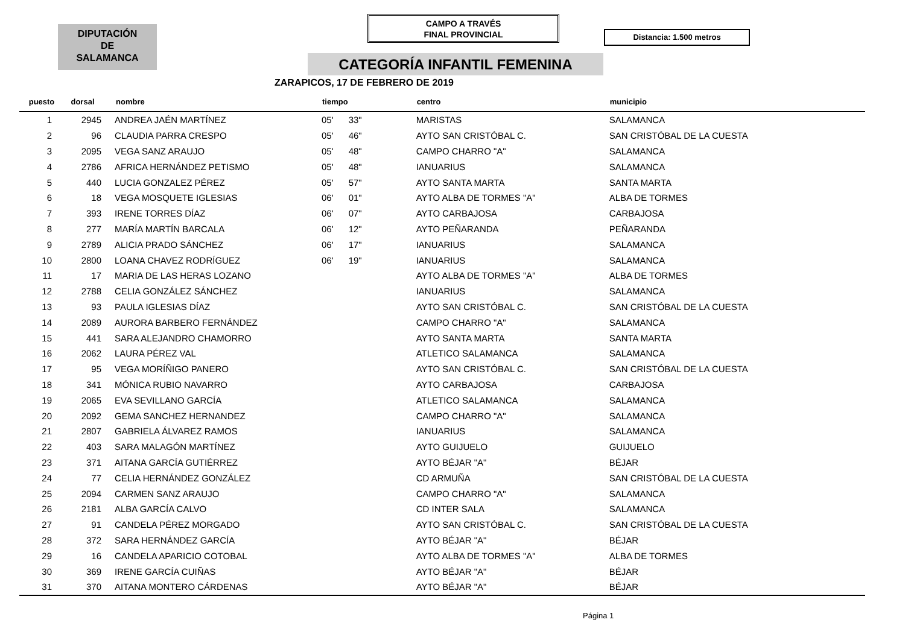DIPUTACIÓN
DE
SALAMANCA
CAMPO A TRAVÉS
FINAL PROVINCIAL
Distancia: 1.500 metros
CATEGORÍA INFANTIL FEMENINA
ZARAPICOS, 17 DE FEBRERO DE 2019
| puesto | dorsal | nombre | tiempo | | centro | municipio |
| --- | --- | --- | --- | --- | --- | --- |
| 1 | 2945 | ANDREA JAÉN MARTÍNEZ | 05' | 33" | MARISTAS | SALAMANCA |
| 2 | 96 | CLAUDIA PARRA CRESPO | 05' | 46" | AYTO SAN CRISTÓBAL C. | SAN CRISTÓBAL DE LA CUESTA |
| 3 | 2095 | VEGA SANZ ARAUJO | 05' | 48" | CAMPO CHARRO "A" | SALAMANCA |
| 4 | 2786 | AFRICA HERNÁNDEZ PETISMO | 05' | 48" | IANUARIUS | SALAMANCA |
| 5 | 440 | LUCIA GONZALEZ PÉREZ | 05' | 57" | AYTO SANTA MARTA | SANTA MARTA |
| 6 | 18 | VEGA MOSQUETE IGLESIAS | 06' | 01" | AYTO ALBA DE TORMES "A" | ALBA DE TORMES |
| 7 | 393 | IRENE TORRES DÍAZ | 06' | 07" | AYTO CARBAJOSA | CARBAJOSA |
| 8 | 277 | MARÍA MARTÍN BARCALA | 06' | 12" | AYTO PEÑARANDA | PEÑARANDA |
| 9 | 2789 | ALICIA PRADO SÁNCHEZ | 06' | 17" | IANUARIUS | SALAMANCA |
| 10 | 2800 | LOANA CHAVEZ RODRÍGUEZ | 06' | 19" | IANUARIUS | SALAMANCA |
| 11 | 17 | MARIA DE LAS HERAS LOZANO | | | AYTO ALBA DE TORMES "A" | ALBA DE TORMES |
| 12 | 2788 | CELIA GONZÁLEZ SÁNCHEZ | | | IANUARIUS | SALAMANCA |
| 13 | 93 | PAULA IGLESIAS DÍAZ | | | AYTO SAN CRISTÓBAL C. | SAN CRISTÓBAL DE LA CUESTA |
| 14 | 2089 | AURORA BARBERO FERNÁNDEZ | | | CAMPO CHARRO "A" | SALAMANCA |
| 15 | 441 | SARA ALEJANDRO CHAMORRO | | | AYTO SANTA MARTA | SANTA MARTA |
| 16 | 2062 | LAURA PÉREZ VAL | | | ATLETICO SALAMANCA | SALAMANCA |
| 17 | 95 | VEGA MORÍÑIGO PANERO | | | AYTO SAN CRISTÓBAL C. | SAN CRISTÓBAL DE LA CUESTA |
| 18 | 341 | MÓNICA RUBIO NAVARRO | | | AYTO CARBAJOSA | CARBAJOSA |
| 19 | 2065 | EVA SEVILLANO GARCÍA | | | ATLETICO SALAMANCA | SALAMANCA |
| 20 | 2092 | GEMA SANCHEZ HERNANDEZ | | | CAMPO CHARRO "A" | SALAMANCA |
| 21 | 2807 | GABRIELA ÁLVAREZ RAMOS | | | IANUARIUS | SALAMANCA |
| 22 | 403 | SARA MALAGÓN MARTÍNEZ | | | AYTO GUIJUELO | GUIJUELO |
| 23 | 371 | AITANA GARCÍA GUTIÉRREZ | | | AYTO BÉJAR "A" | BÉJAR |
| 24 | 77 | CELIA HERNÁNDEZ GONZÁLEZ | | | CD ARMUÑA | SAN CRISTÓBAL DE LA CUESTA |
| 25 | 2094 | CARMEN SANZ ARAUJO | | | CAMPO CHARRO "A" | SALAMANCA |
| 26 | 2181 | ALBA GARCÍA CALVO | | | CD INTER SALA | SALAMANCA |
| 27 | 91 | CANDELA PÉREZ MORGADO | | | AYTO SAN CRISTÓBAL C. | SAN CRISTÓBAL DE LA CUESTA |
| 28 | 372 | SARA HERNÁNDEZ GARCÍA | | | AYTO BÉJAR "A" | BÉJAR |
| 29 | 16 | CANDELA APARICIO COTOBAL | | | AYTO ALBA DE TORMES "A" | ALBA DE TORMES |
| 30 | 369 | IRENE GARCÍA CUIÑAS | | | AYTO BÉJAR "A" | BÉJAR |
| 31 | 370 | AITANA MONTERO CÁRDENAS | | | AYTO BÉJAR "A" | BÉJAR |
Página 1